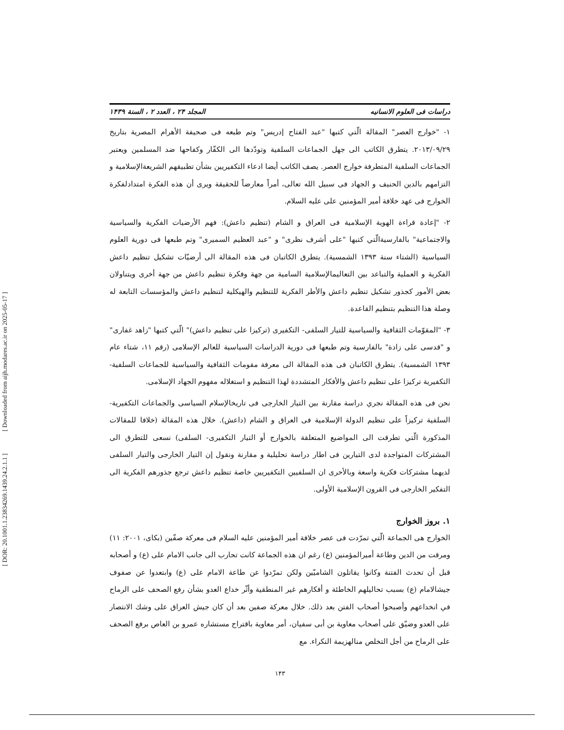[ DOR: 20.1001.1.23834269.1439.24.2.1.1 ] [ Downloaded from aijh.modares.ac.ir on 2025-05-17 ]
دراسات فی العلوم الانسانیه المجلد ۲۴ ، العدد ۲ ، السنة ۱۴۳۹
۱- "خوارج العصر" المقالة الّتي كتبها "عبد الفتاح إدريس" وتم طبعه فی صحيفة الأهرام المصرية بتاريخ ۲۰۱۳/۰۹/۲۹. يتطرق الكاتب الی جهل الجماعات السلفية وتودّدها الی الكفّار وكفاحها ضد المسلمين ويعتبر الجماعات السلفية المتطرفة خوارج العصر. يصف الكاتب أيضا ادعاء التكفيريين بشأن تطبيقهم الشريعةالإسلامية و التزامهم بالدين الحنيف و الجهاد فی سبيل الله تعالی، أمراً معارضاً للحقيقة ويری أن هذه الفكرة امتدادلفكرة الخوارج فی عهد خلافة أمير المؤمنين علی عليه السلام.
۲- "إعادة قراءة الهوية الإسلامية فی العراق و الشام (تنظيم داعش): فهم الأرضيات الفكرية والسياسية والاجتماعية" بالفارسيةالّتي كتبها "علی أشرف نظری" و "عبد العظيم السميری" وتم طبعها فی دورية العلوم السياسية (الشتاء سنة ۱۳۹۳ الشمسية). يتطرق الكاتبان فی هذه المقالة الی أرضيّات تشكيل تنظيم داعش الفكرية و العملية والتباعد بين التعاليمالإسلامية السامية من جهة وفكرة تنظيم داعش من جهة أخری ويتناولان بعض الأمور كجذور تشكيل تنظيم داعش والأطر الفكرية للتنظيم والهيكلية لتنظيم داعش والمؤسسات التابعة له وصلة هذا التنظيم بتنظيم القاعدة.
۳- "المقوّمات الثقافية والسياسية للتيار السلفی- التكفيری (تركيزا علی تنظيم داعش)" الّتي كتبها "زاهد غفاری" و "قدسی علی زادة" بالفارسية وتم طبعها فی دورية الدراسات السياسية للعالم الإسلامی (رقم ۱۱، شتاء عام ۱۳۹۳ الشمسية). يتطرق الكاتبان فی هذه المقالة الی معرفة مقومات الثقافية والسياسية للجماعات السلفية- التكفيرية تركيزا علی تنظيم داعش والأفكار المتشددة لهذا التنظيم و استغلاله مفهوم الجهاد الإسلامی.
نحن فی هذه المقالة نجري دراسة مقارنة بين التيار الخارجی فی تاريخالإسلام السياسی والجماعات التكفيرية- السلفية تركيزاً علی تنظيم الدولة الإسلامية فی العراق و الشام (داعش). خلال هذه المقالة (خلافا للمقالات المذكورة الّتي تطرقت الی المواضيع المتعلقة بالخوارج أو التيار التكفيری- السلفی) نسعی للتطرق الی المشتركات المتواجدة لدی التيارين فی اطار دراسة تحليلية و مقارنة ونقول إن التيار الخارجی والتيار السلفی لديهما مشتركات فكرية واسعة وبالأحری ان السلفيين التكفيريين خاصة تنظيم داعش ترجع جذورهم الفكرية الی التفكير الخارجی فی القرون الإسلامية الأولی.
۱. بروز الخوارج
الخوارج هی الجماعة الّتي تمرّدت فی عصر خلافة أمير المؤمنين عليه السلام فی معركة صفّين (بكای، ۲۰۰۱: ۱۱) ومرقت من الدين وطاعة أميرالمؤمنين (ع) رغم ان هذه الجماعة كانت تحارب الی جانب الامام علی (ع) و أصحابه قبل أن تحدث الفتنة وكانوا يقاتلون الشاميّين ولكن تمرّدوا عن طاعة الامام علی (ع) وابتعدوا عن صفوف جيشالامام (ع) بسبب تحاليلهم الخاطئة و أفكارهم غير المنطقية وأثّر خداع العدو بشأن رفع الصحف علی الرماح في انخداعهم وأصبحوا أصحاب الفتن بعد ذلك. خلال معركة صفين بعد أن كان جيش العراق علی وشك الانتصار علی العدو وضيّق علی أصحاب معاوية بن أبی سفيان، أمر معاوية باقتراح مستشاره عمرو بن العاص برفع الصحف علی الرماح من أجل التخلص منالهزيمة النكراء. مع
۱۴۳